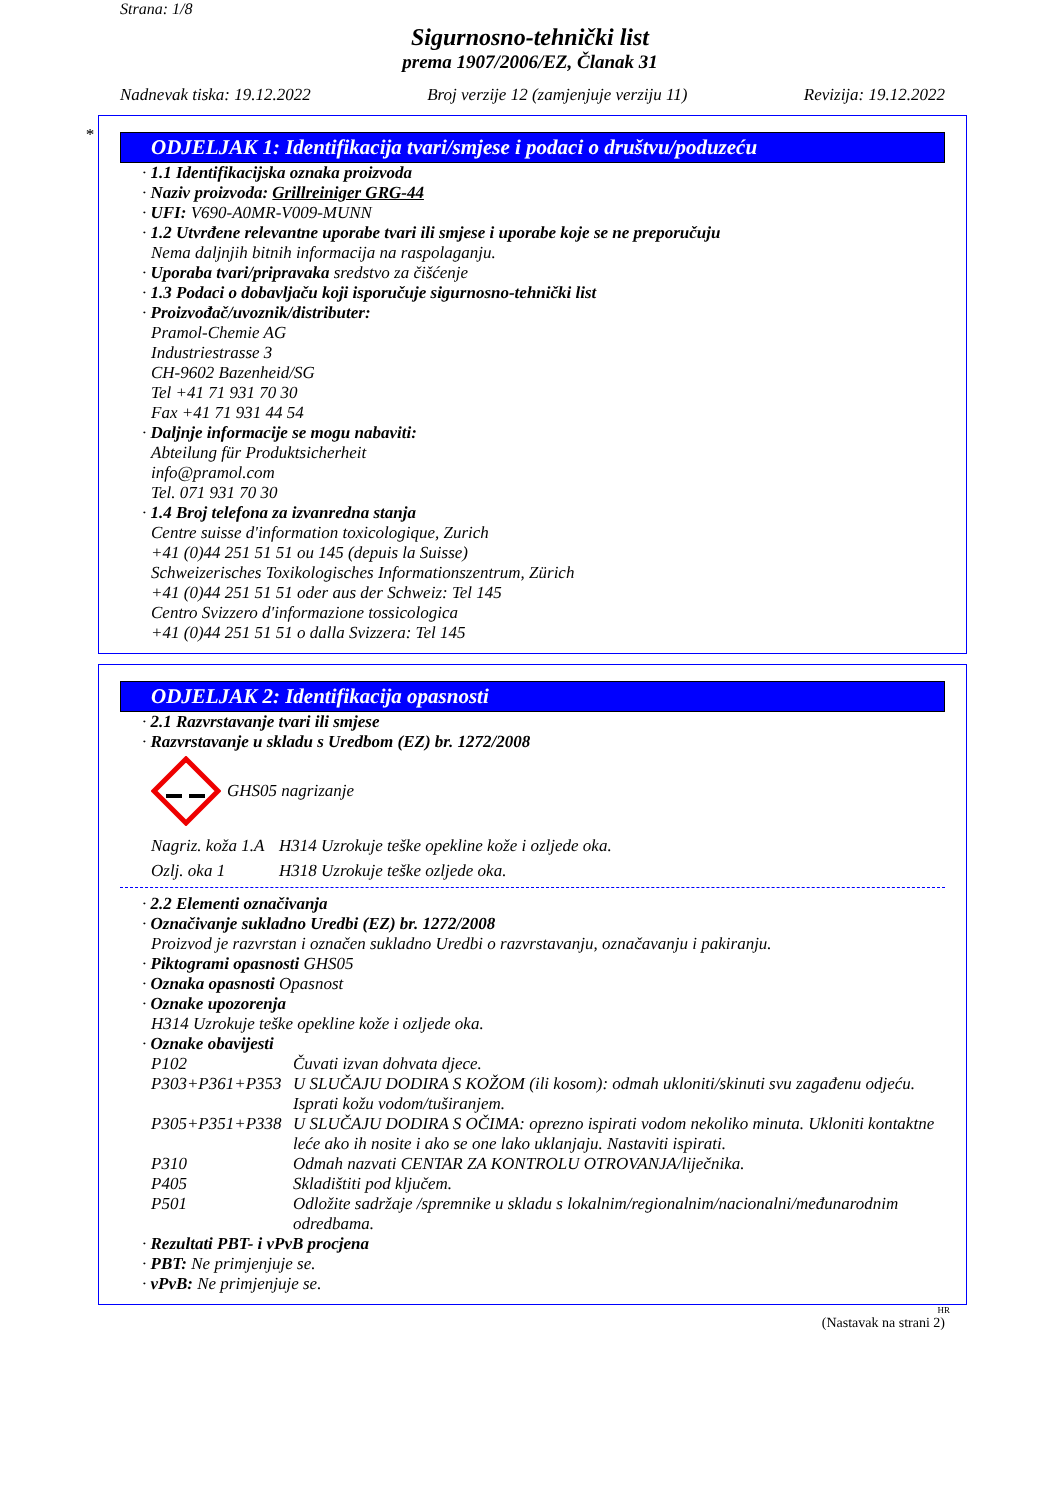Strana: 1/8
Sigurnosno-tehnički list
prema 1907/2006/EZ, Članak 31
Nadnevak tiska: 19.12.2022 Broj verzije 12 (zamjenjuje verziju 11) Revizija: 19.12.2022
*
ODJELJAK 1: Identifikacija tvari/smjese i podaci o društvu/poduzeću
· 1.1 Identifikacijska oznaka proizvoda
· Naziv proizvoda: Grillreiniger GRG-44
· UFI: V690-A0MR-V009-MUNN
· 1.2 Utvrđene relevantne uporabe tvari ili smjese i uporabe koje se ne preporučuju
Nema daljnjih bitnih informacija na raspolaganju.
· Uporaba tvari/pripravaka sredstvo za čišćenje
· 1.3 Podaci o dobavljaču koji isporučuje sigurnosno-tehnički list
· Proizvođač/uvoznik/distributer:
Pramol-Chemie AG
Industriestrasse 3
CH-9602 Bazenheid/SG
Tel +41 71 931 70 30
Fax +41 71 931 44 54
· Daljnje informacije se mogu nabaviti:
Abteilung für Produktsicherheit
info@pramol.com
Tel. 071 931 70 30
· 1.4 Broj telefona za izvanredna stanja
Centre suisse d'information toxicologique, Zurich
+41 (0)44 251 51 51 ou 145 (depuis la Suisse)
Schweizerisches Toxikologisches Informationszentrum, Zürich
+41 (0)44 251 51 51 oder aus der Schweiz: Tel 145
Centro Svizzero d'informazione tossicologica
+41 (0)44 251 51 51 o dalla Svizzera: Tel 145
ODJELJAK 2: Identifikacija opasnosti
· 2.1 Razvrstavanje tvari ili smjese
· Razvrstavanje u skladu s Uredbom (EZ) br. 1272/2008
GHS05 nagrizanje
| Nagriz. koža 1.A | H314 Uzrokuje teške opekline kože i ozljede oka. |
| Ozlj. oka 1 | H318 Uzrokuje teške ozljede oka. |
· 2.2 Elementi označivanja
· Označivanje sukladno Uredbi (EZ) br. 1272/2008
Proizvod je razvrstan i označen sukladno Uredbi o razvrstavanju, označavanju i pakiranju.
· Piktogrami opasnosti GHS05
· Oznaka opasnosti Opasnost
· Oznake upozorenja
H314 Uzrokuje teške opekline kože i ozljede oka.
· Oznake obavijesti
| P102 | Čuvati izvan dohvata djece. |
| P303+P361+P353 | U SLUČAJU DODIRA S KOŽOM (ili kosom): odmah ukloniti/skinuti svu zagađenu odjeću. Isprati kožu vodom/tuširanjem. |
| P305+P351+P338 | U SLUČAJU DODIRA S OČIMA: oprezno ispirati vodom nekoliko minuta. Ukloniti kontaktne leće ako ih nosite i ako se one lako uklanjaju. Nastaviti ispirati. |
| P310 | Odmah nazvati CENTAR ZA KONTROLU OTROVANJA/liječnika. |
| P405 | Skladištiti pod ključem. |
| P501 | Odložite sadržaje /spremnike u skladu s lokalnim/regionalnim/nacionalni/međunarodnim odredbama. |
· Rezultati PBT- i vPvB procjena
· PBT: Ne primjenjuje se.
· vPvB: Ne primjenjuje se.
HR
(Nastavak na strani 2)